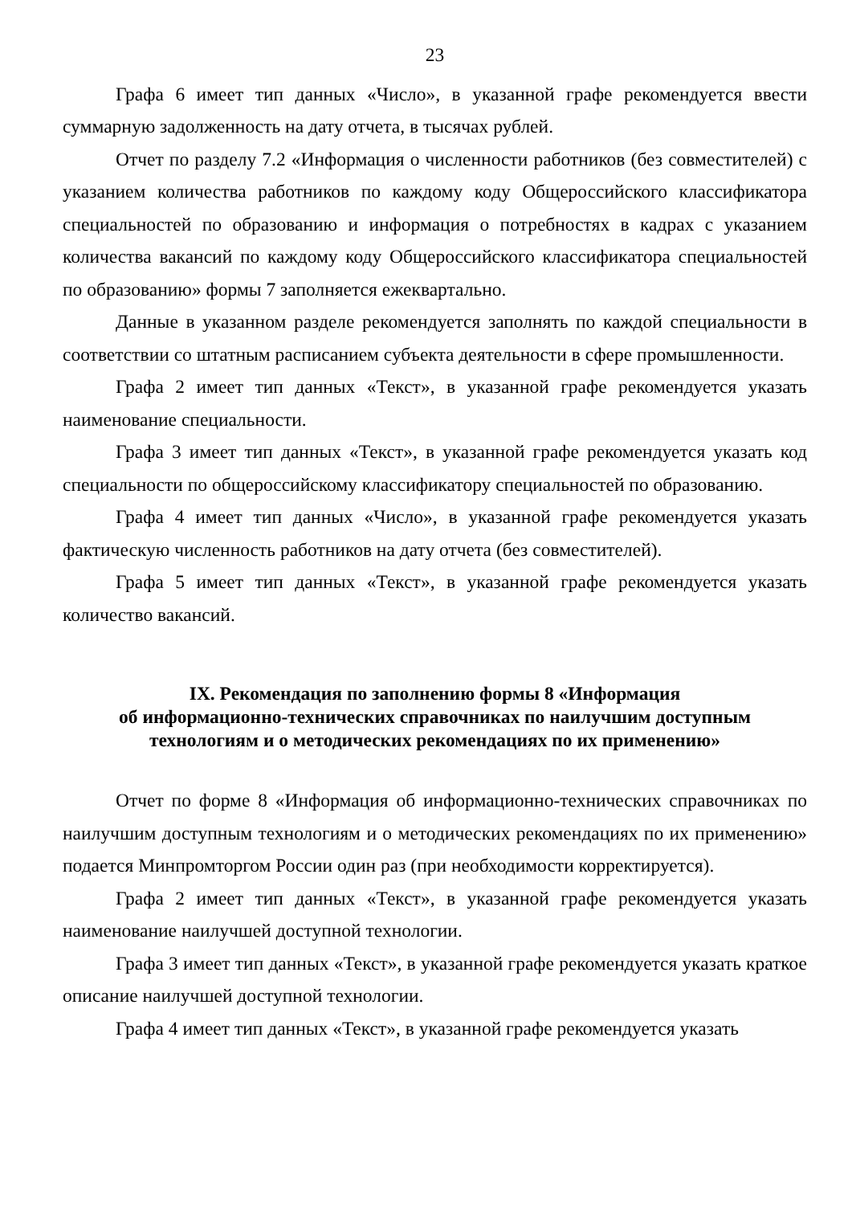23
Графа 6 имеет тип данных «Число», в указанной графе рекомендуется ввести суммарную задолженность на дату отчета, в тысячах рублей.
Отчет по разделу 7.2 «Информация о численности работников (без совместителей) с указанием количества работников по каждому коду Общероссийского классификатора специальностей по образованию и информация о потребностях в кадрах с указанием количества вакансий по каждому коду Общероссийского классификатора специальностей по образованию» формы 7 заполняется ежеквартально.
Данные в указанном разделе рекомендуется заполнять по каждой специальности в соответствии со штатным расписанием субъекта деятельности в сфере промышленности.
Графа 2 имеет тип данных «Текст», в указанной графе рекомендуется указать наименование специальности.
Графа 3 имеет тип данных «Текст», в указанной графе рекомендуется указать код специальности по общероссийскому классификатору специальностей по образованию.
Графа 4 имеет тип данных «Число», в указанной графе рекомендуется указать фактическую численность работников на дату отчета (без совместителей).
Графа 5 имеет тип данных «Текст», в указанной графе рекомендуется указать количество вакансий.
IX. Рекомендация по заполнению формы 8 «Информация
об информационно-технических справочниках по наилучшим доступным
технологиям и о методических рекомендациях по их применению»
Отчет по форме 8 «Информация об информационно-технических справочниках по наилучшим доступным технологиям и о методических рекомендациях по их применению» подается Минпромторгом России один раз (при необходимости корректируется).
Графа 2 имеет тип данных «Текст», в указанной графе рекомендуется указать наименование наилучшей доступной технологии.
Графа 3 имеет тип данных «Текст», в указанной графе рекомендуется указать краткое описание наилучшей доступной технологии.
Графа 4 имеет тип данных «Текст», в указанной графе рекомендуется указать